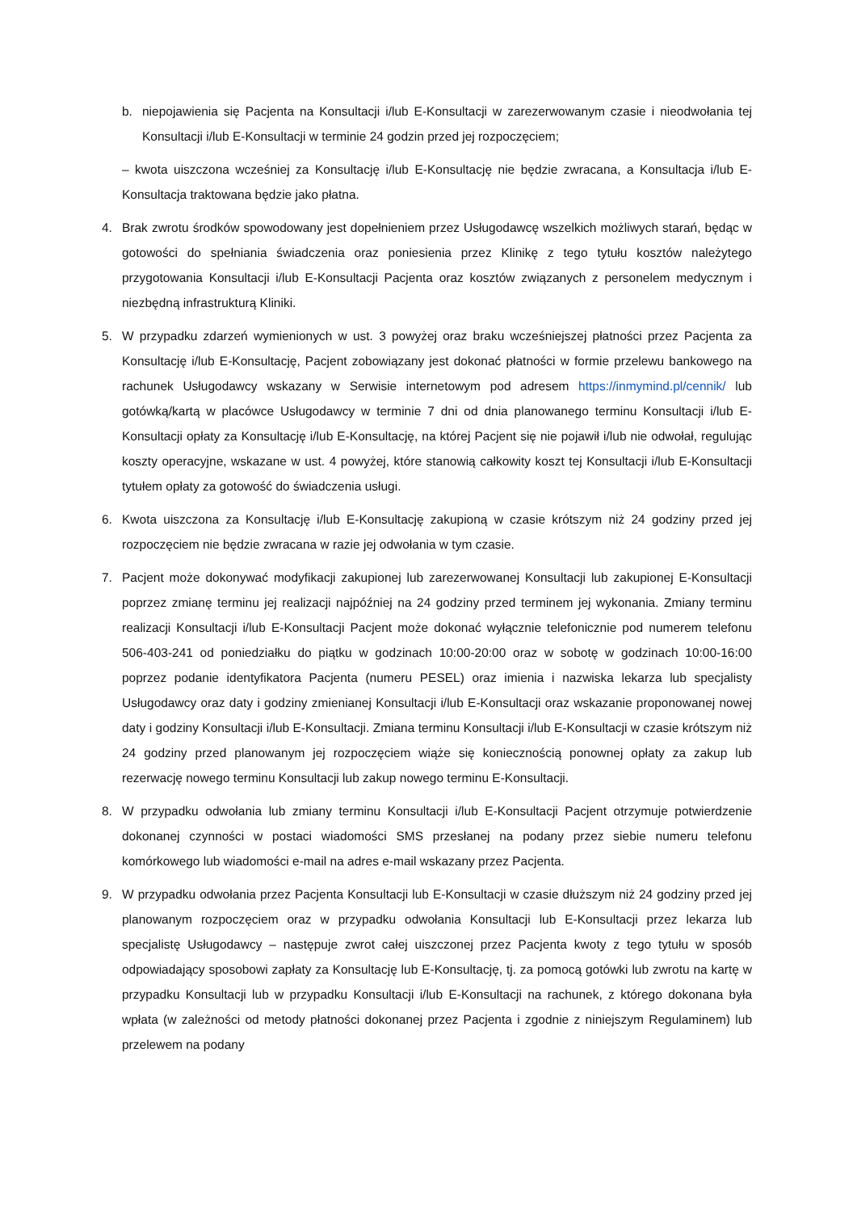b. niepojawienia się Pacjenta na Konsultacji i/lub E-Konsultacji w zarezerwowanym czasie i nieodwołania tej Konsultacji i/lub E-Konsultacji w terminie 24 godzin przed jej rozpoczęciem;
– kwota uiszczona wcześniej za Konsultację i/lub E-Konsultację nie będzie zwracana, a Konsultacja i/lub E-Konsultacja traktowana będzie jako płatna.
4. Brak zwrotu środków spowodowany jest dopełnieniem przez Usługodawcę wszelkich możliwych starań, będąc w gotowości do spełniania świadczenia oraz poniesienia przez Klinikę z tego tytułu kosztów należytego przygotowania Konsultacji i/lub E-Konsultacji Pacjenta oraz kosztów związanych z personelem medycznym i niezbędną infrastrukturą Kliniki.
5. W przypadku zdarzeń wymienionych w ust. 3 powyżej oraz braku wcześniejszej płatności przez Pacjenta za Konsultację i/lub E-Konsultację, Pacjent zobowiązany jest dokonać płatności w formie przelewu bankowego na rachunek Usługodawcy wskazany w Serwisie internetowym pod adresem https://inmymind.pl/cennik/ lub gotówką/kartą w placówce Usługodawcy w terminie 7 dni od dnia planowanego terminu Konsultacji i/lub E-Konsultacji opłaty za Konsultację i/lub E-Konsultację, na której Pacjent się nie pojawił i/lub nie odwołał, regulując koszty operacyjne, wskazane w ust. 4 powyżej, które stanowią całkowity koszt tej Konsultacji i/lub E-Konsultacji tytułem opłaty za gotowość do świadczenia usługi.
6. Kwota uiszczona za Konsultację i/lub E-Konsultację zakupioną w czasie krótszym niż 24 godziny przed jej rozpoczęciem nie będzie zwracana w razie jej odwołania w tym czasie.
7. Pacjent może dokonywać modyfikacji zakupionej lub zarezerwowanej Konsultacji lub zakupionej E-Konsultacji poprzez zmianę terminu jej realizacji najpóźniej na 24 godziny przed terminem jej wykonania. Zmiany terminu realizacji Konsultacji i/lub E-Konsultacji Pacjent może dokonać wyłącznie telefonicznie pod numerem telefonu 506-403-241 od poniedziałku do piątku w godzinach 10:00-20:00 oraz w sobotę w godzinach 10:00-16:00 poprzez podanie identyfikatora Pacjenta (numeru PESEL) oraz imienia i nazwiska lekarza lub specjalisty Usługodawcy oraz daty i godziny zmienianej Konsultacji i/lub E-Konsultacji oraz wskazanie proponowanej nowej daty i godziny Konsultacji i/lub E-Konsultacji. Zmiana terminu Konsultacji i/lub E-Konsultacji w czasie krótszym niż 24 godziny przed planowanym jej rozpoczęciem wiąże się koniecznością ponownej opłaty za zakup lub rezerwację nowego terminu Konsultacji lub zakup nowego terminu E-Konsultacji.
8. W przypadku odwołania lub zmiany terminu Konsultacji i/lub E-Konsultacji Pacjent otrzymuje potwierdzenie dokonanej czynności w postaci wiadomości SMS przesłanej na podany przez siebie numeru telefonu komórkowego lub wiadomości e-mail na adres e-mail wskazany przez Pacjenta.
9. W przypadku odwołania przez Pacjenta Konsultacji lub E-Konsultacji w czasie dłuższym niż 24 godziny przed jej planowanym rozpoczęciem oraz w przypadku odwołania Konsultacji lub E-Konsultacji przez lekarza lub specjalistę Usługodawcy – następuje zwrot całej uiszczonej przez Pacjenta kwoty z tego tytułu w sposób odpowiadający sposobowi zapłaty za Konsultację lub E-Konsultację, tj. za pomocą gotówki lub zwrotu na kartę w przypadku Konsultacji lub w przypadku Konsultacji i/lub E-Konsultacji na rachunek, z którego dokonana była wpłata (w zależności od metody płatności dokonanej przez Pacjenta i zgodnie z niniejszym Regulaminem) lub przelewem na podany